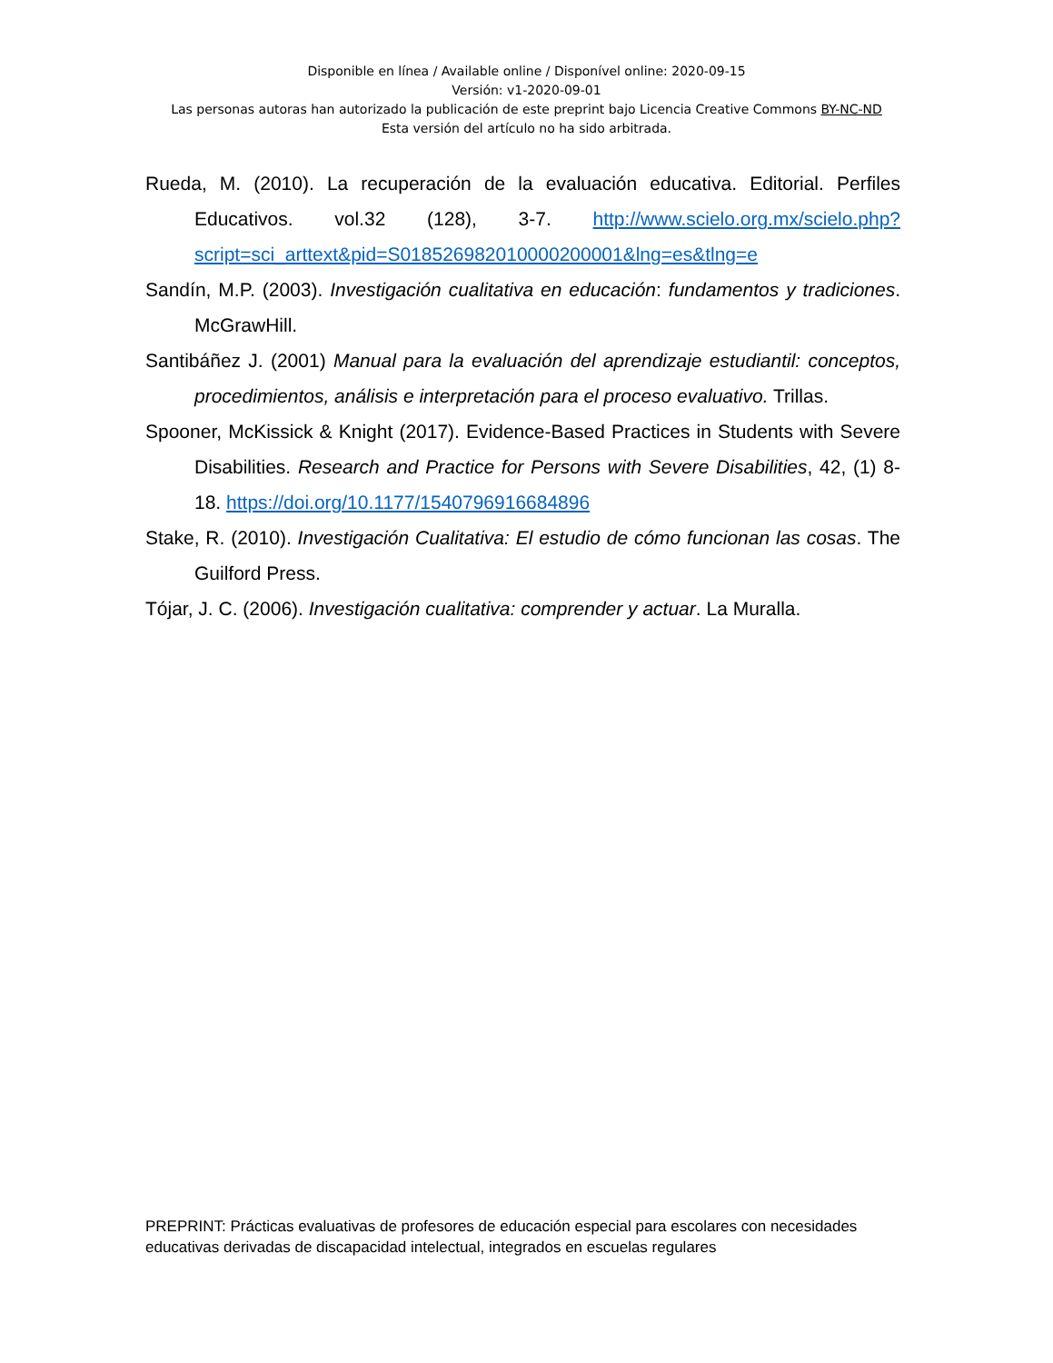Disponible en línea / Available online / Disponível online: 2020-09-15
Versión: v1-2020-09-01
Las personas autoras han autorizado la publicación de este preprint bajo Licencia Creative Commons BY-NC-ND
Esta versión del artículo no ha sido arbitrada.
Rueda, M. (2010). La recuperación de la evaluación educativa. Editorial. Perfiles Educativos. vol.32 (128), 3-7. http://www.scielo.org.mx/scielo.php?script=sci_arttext&pid=S018526982010000200001&lng=es&tlng=e
Sandín, M.P. (2003). Investigación cualitativa en educación: fundamentos y tradiciones. McGrawHill.
Santibáñez J. (2001) Manual para la evaluación del aprendizaje estudiantil: conceptos, procedimientos, análisis e interpretación para el proceso evaluativo. Trillas.
Spooner, McKissick & Knight (2017). Evidence-Based Practices in Students with Severe Disabilities. Research and Practice for Persons with Severe Disabilities, 42, (1) 8-18. https://doi.org/10.1177/1540796916684896
Stake, R. (2010). Investigación Cualitativa: El estudio de cómo funcionan las cosas. The Guilford Press.
Tójar, J. C. (2006). Investigación cualitativa: comprender y actuar. La Muralla.
PREPRINT: Prácticas evaluativas de profesores de educación especial para escolares con necesidades educativas derivadas de discapacidad intelectual, integrados en escuelas regulares